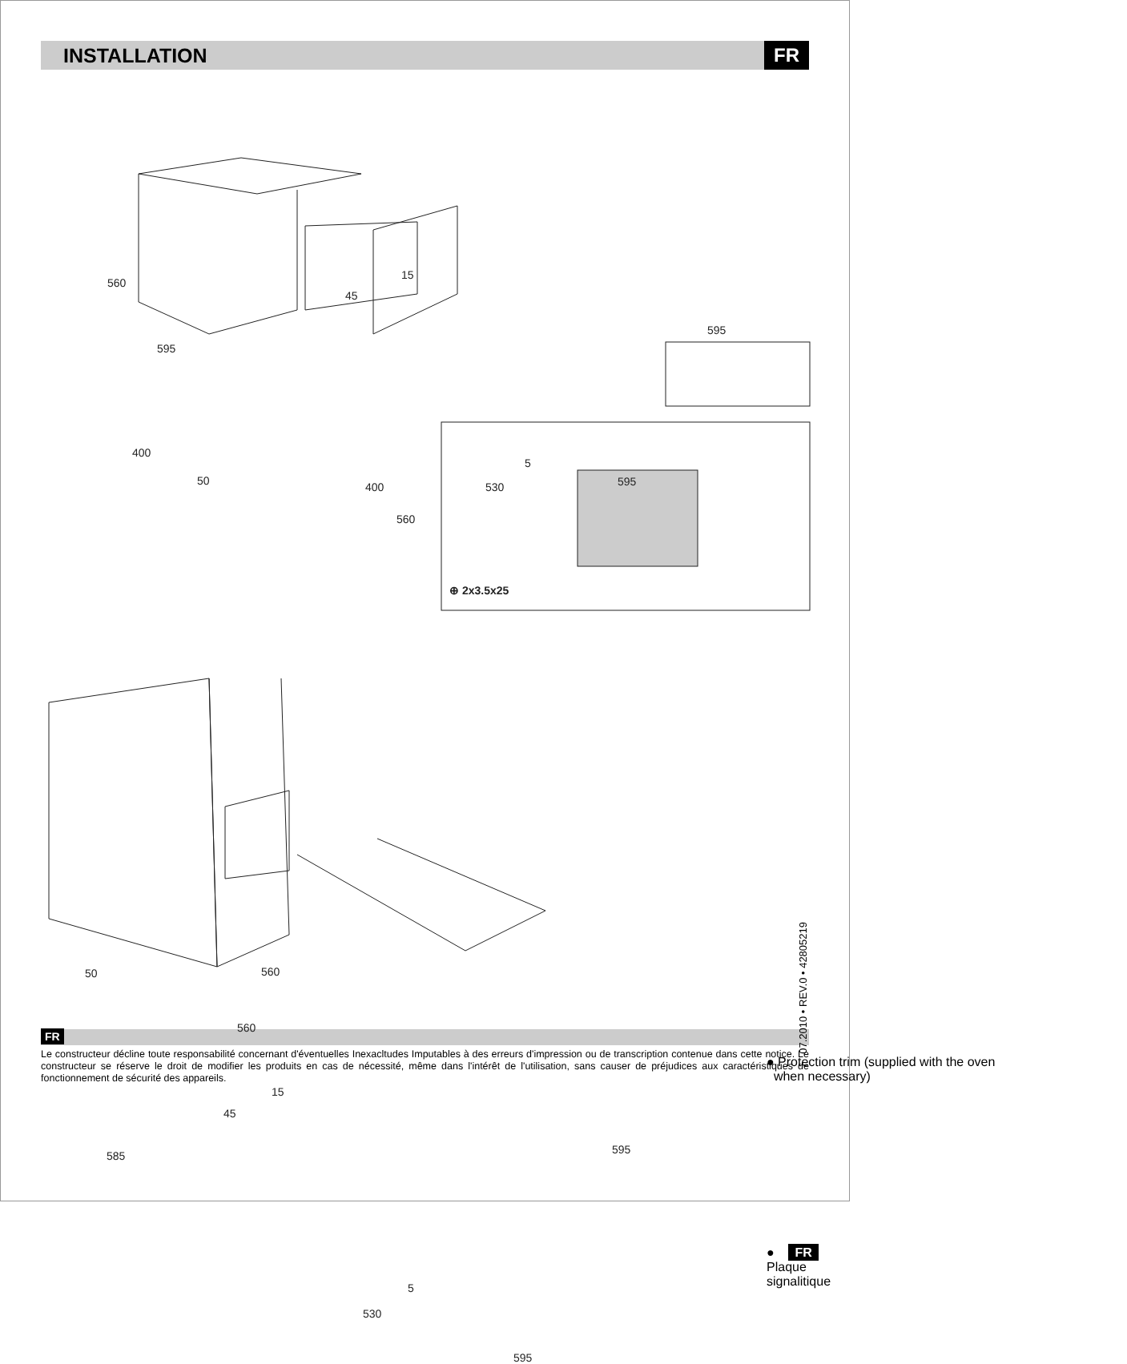INSTALLATION
FR
560
595
15
45
595
400
50 400
5
530 595
560
⊕ 2x3.5x25
50 560
560
15
45
585 595
5
530
595
● Protection trim (supplied with the oven
when necessary)
● FR Plaque signalitique
07.2010 • REV.0 • 42805219
FR
Le constructeur décline toute responsabilité concernant d'éventuelles Inexacltudes Imputables à des erreurs d'impression ou de transcription contenue dans cette notice. Le constructeur se réserve le droit de modifier les produits en cas de nécessité, même dans l'intérêt de l'utilisation, sans causer de préjudices aux caractéristiques de fonctionnement de sécurité des appareils.